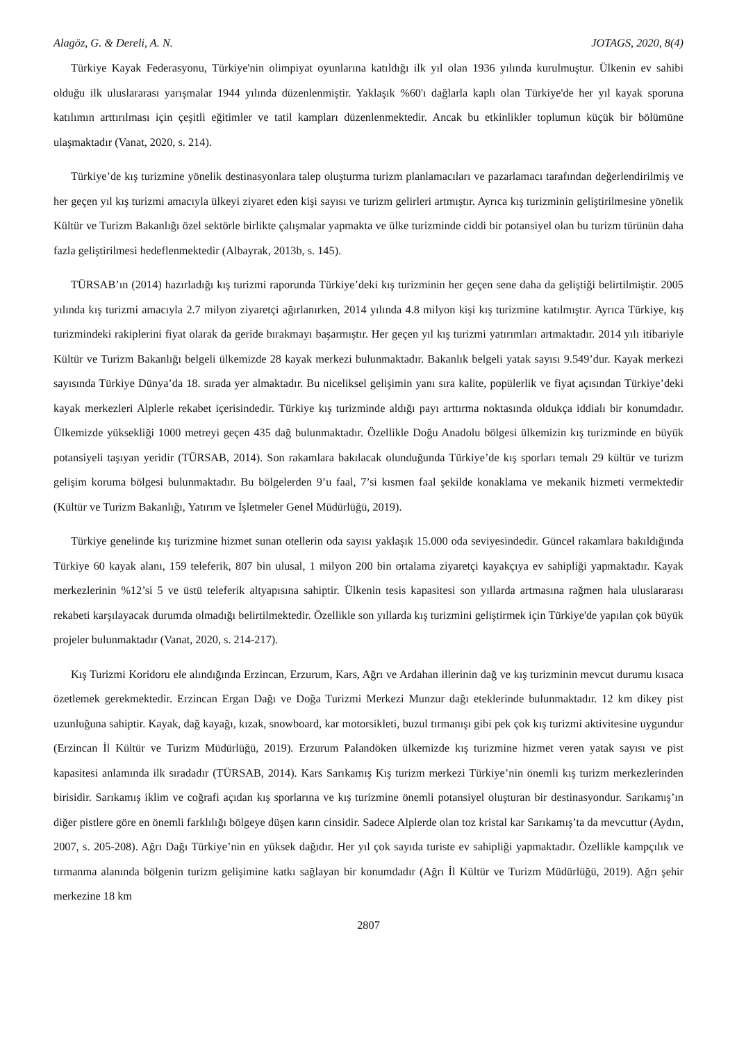Alagöz, G. & Dereli, A. N. JOTAGS, 2020, 8(4)
Türkiye Kayak Federasyonu, Türkiye'nin olimpiyat oyunlarına katıldığı ilk yıl olan 1936 yılında kurulmuştur. Ülkenin ev sahibi olduğu ilk uluslararası yarışmalar 1944 yılında düzenlenmiştir. Yaklaşık %60'ı dağlarla kaplı olan Türkiye'de her yıl kayak sporuna katılımın arttırılması için çeşitli eğitimler ve tatil kampları düzenlenmektedir. Ancak bu etkinlikler toplumun küçük bir bölümüne ulaşmaktadır (Vanat, 2020, s. 214).
Türkiye’de kış turizmine yönelik destinasyonlara talep oluşturma turizm planlamacıları ve pazarlamacı tarafından değerlendirilmiş ve her geçen yıl kış turizmi amacıyla ülkeyi ziyaret eden kişi sayısı ve turizm gelirleri artmıştır. Ayrıca kış turizminin geliştirilmesine yönelik Kültür ve Turizm Bakanlığı özel sektörle birlikte çalışmalar yapmakta ve ülke turizminde ciddi bir potansiyel olan bu turizm türünün daha fazla geliştirilmesi hedeflenmektedir (Albayrak, 2013b, s. 145).
TÜRSAB’ın (2014) hazırladığı kış turizmi raporunda Türkiye’deki kış turizminin her geçen sene daha da geliştiği belirtilmiştir. 2005 yılında kış turizmi amacıyla 2.7 milyon ziyaretçi ağırlanırken, 2014 yılında 4.8 milyon kişi kış turizmine katılmıştır. Ayrıca Türkiye, kış turizmindeki rakiplerini fiyat olarak da geride bırakmayı başarmıştır. Her geçen yıl kış turizmi yatırımları artmaktadır. 2014 yılı itibariyle Kültür ve Turizm Bakanlığı belgeli ülkemizde 28 kayak merkezi bulunmaktadır. Bakanlık belgeli yatak sayısı 9.549’dur. Kayak merkezi sayısında Türkiye Dünya’da 18. sırada yer almaktadır. Bu niceliksel gelişimin yanı sıra kalite, popülerlik ve fiyat açısından Türkiye’deki kayak merkezleri Alplerle rekabet içerisindedir. Türkiye kış turizminde aldığı payı arttırma noktasında oldukça iddialı bir konumdadır. Ülkemizde yüksekliği 1000 metreyi geçen 435 dağ bulunmaktadır. Özellikle Doğu Anadolu bölgesi ülkemizin kış turizminde en büyük potansiyeli taşıyan yeridir (TÜRSAB, 2014). Son rakamlara bakılacak olunduğunda Türkiye’de kış sporları temalı 29 kültür ve turizm gelişim koruma bölgesi bulunmaktadır. Bu bölgelerden 9’u faal, 7’si kısmen faal şekilde konaklama ve mekanik hizmeti vermektedir (Kültür ve Turizm Bakanlığı, Yatırım ve İşletmeler Genel Müdürlüğü, 2019).
Türkiye genelinde kış turizmine hizmet sunan otellerin oda sayısı yaklaşık 15.000 oda seviyesindedir. Güncel rakamlara bakıldığında Türkiye 60 kayak alanı, 159 teleferik, 807 bin ulusal, 1 milyon 200 bin ortalama ziyaretçi kayakçıya ev sahipliği yapmaktadır. Kayak merkezlerinin %12’si 5 ve üstü teleferik altyapısına sahiptir. Ülkenin tesis kapasitesi son yıllarda artmasına rağmen hala uluslararası rekabeti karşılayacak durumda olmadığı belirtilmektedir. Özellikle son yıllarda kış turizmini geliştirmek için Türkiye'de yapılan çok büyük projeler bulunmaktadır (Vanat, 2020, s. 214-217).
Kış Turizmi Koridoru ele alındığında Erzincan, Erzurum, Kars, Ağrı ve Ardahan illerinin dağ ve kış turizminin mevcut durumu kısaca özetlemek gerekmektedir. Erzincan Ergan Dağı ve Doğa Turizmi Merkezi Munzur dağı eteklerinde bulunmaktadır. 12 km dikey pist uzunluğuna sahiptir. Kayak, dağ kayağı, kızak, snowboard, kar motorsikleti, buzul tırmanışı gibi pek çok kış turizmi aktivitesine uygundur (Erzincan İl Kültür ve Turizm Müdürlüğü, 2019). Erzurum Palandöken ülkemizde kış turizmine hizmet veren yatak sayısı ve pist kapasitesi anlamında ilk sıradadır (TÜRSAB, 2014). Kars Sarıkamış Kış turizm merkezi Türkiye’nin önemli kış turizm merkezlerinden birisidir. Sarıkamış iklim ve coğrafi açıdan kış sporlarına ve kış turizmine önemli potansiyel oluşturan bir destinasyondur. Sarıkamış’ın diğer pistlere göre en önemli farklılığı bölgeye düşen karın cinsidir. Sadece Alplerde olan toz kristal kar Sarıkamış’ta da mevcuttur (Aydın, 2007, s. 205-208). Ağrı Dağı Türkiye’nin en yüksek dağıdır. Her yıl çok sayıda turiste ev sahipliği yapmaktadır. Özellikle kampçılık ve tırmanma alanında bölgenin turizm gelişimine katkı sağlayan bir konumdadır (Ağrı İl Kültür ve Turizm Müdürlüğü, 2019). Ağrı şehir merkezine 18 km
2807